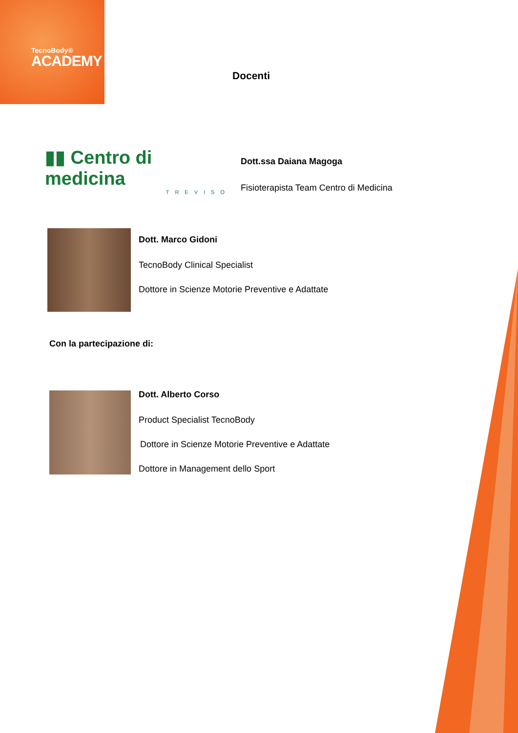TecnoBody®
ACADEMY
Docenti
▮▮ Centro di medicina
TREVISO
Dott.ssa Daiana Magoga
Fisioterapista Team Centro di Medicina
Dott. Marco Gidoni
TecnoBody Clinical Specialist
Dottore in Scienze Motorie Preventive e Adattate
Con la partecipazione di:
Dott. Alberto Corso
Product Specialist TecnoBody
Dottore in Scienze Motorie Preventive e Adattate
Dottore in Management dello Sport